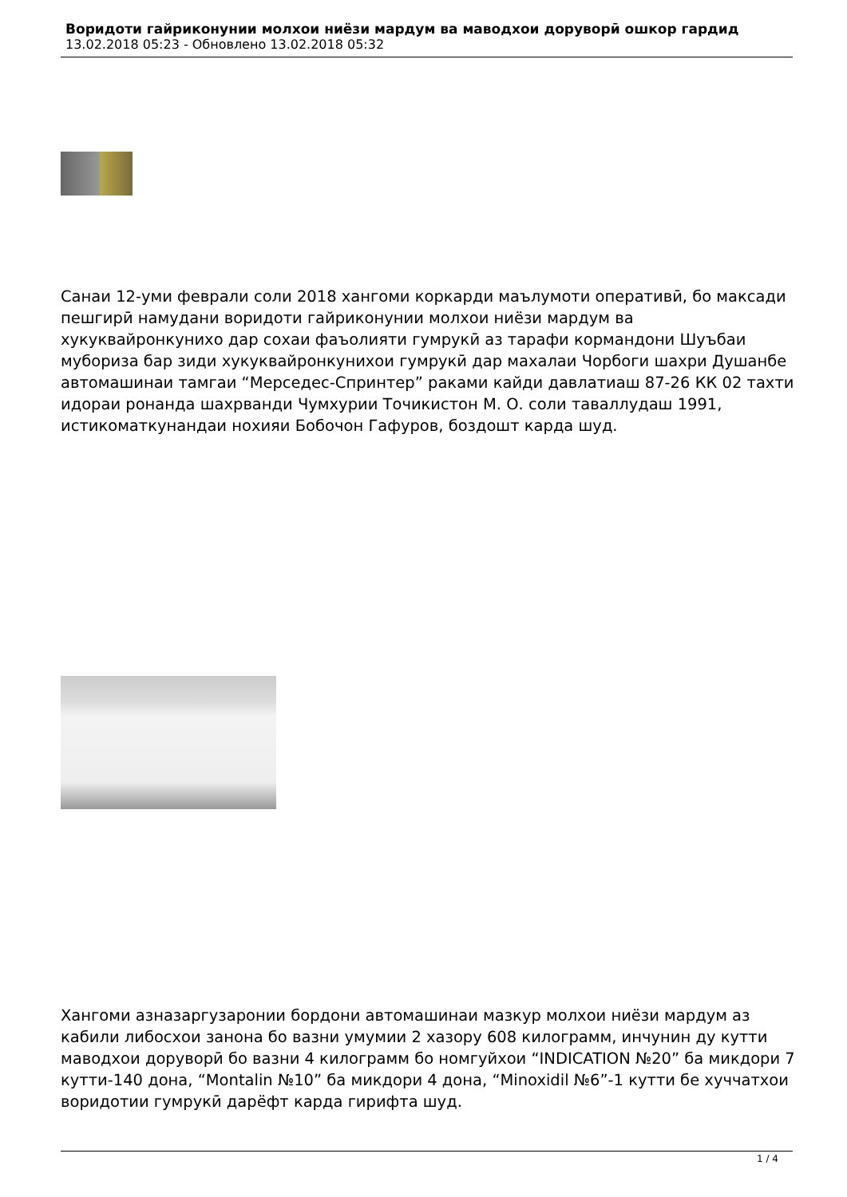Воридоти гайриконунии молхои ниёзи мардум ва маводхои доруворӣ ошкор гардид
13.02.2018 05:23 - Обновлено 13.02.2018 05:32
Санаи 12-уми феврали соли 2018 хангоми коркарди маълумоти оперативӣ, бо максади пешгирӣ намудани воридоти гайриконунии молхои ниёзи мардум ва хукуквайронкунихо дар сохаи фаъолияти гумрукӣ аз тарафи кормандони Шуъбаи мубориза бар зиди хукуквайронкунихои гумрукӣ дар махалаи Чорбоги шахри Душанбе автомашинаи тамгаи “Мерседес-Спринтер” раками кайди давлатиаш 87-26 КК 02 тахти идораи ронанда шахрванди Чумхурии Точикистон М. О. соли таваллудаш 1991, истикоматкунандаи нохияи Бобочон Гафуров, боздошт карда шуд.
Хангоми азназаргузаронии бордони автомашинаи мазкур молхои ниёзи мардум аз кабили либосхои занона бо вазни умумии 2 хазору 608 килограмм, инчунин ду кутти маводхои доруворӣ бо вазни 4 килограмм бо номгуйхои “INDICATION №20” ба микдори 7 кутти-140 дона, “Montalin №10” ба микдори 4 дона, “Minoxidil №6”-1 кутти бе хуччатхои воридотии гумрукӣ дарёфт карда гирифта шуд.
1 / 4